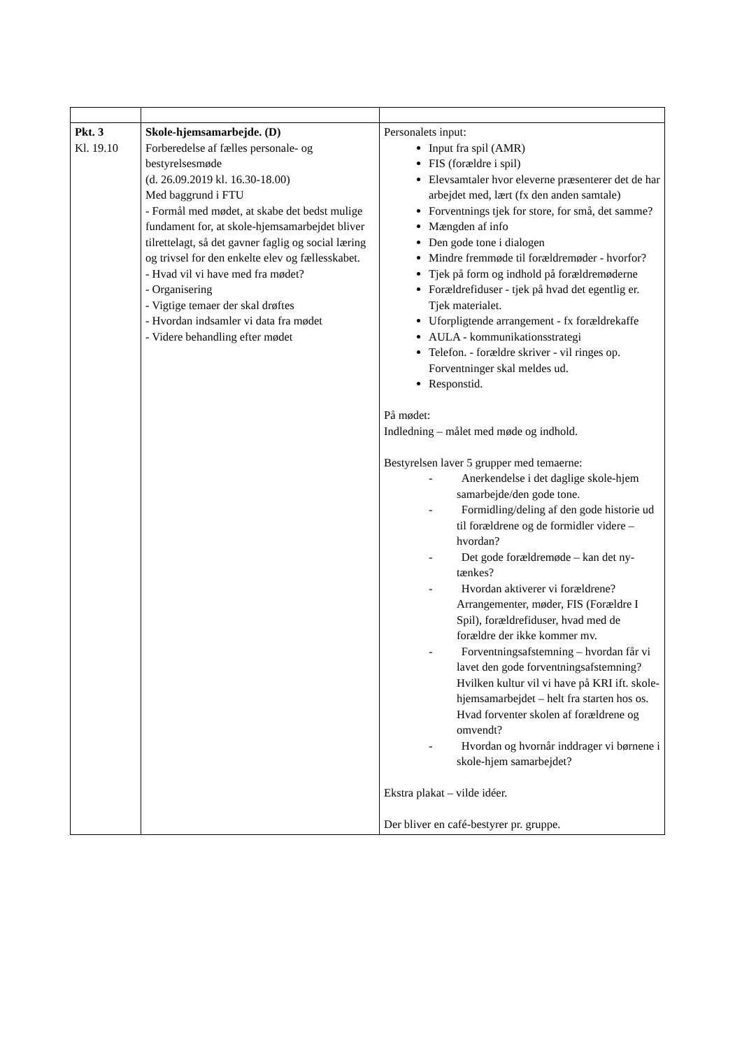| Pkt. 3 Kl. 19.10 | Skole-hjemsamarbejde. (D) Forberedelse af fælles personale- og bestyrelsesmøde (d. 26.09.2019 kl. 16.30-18.00) Med baggrund i FTU - Formål med mødet, at skabe det bedst mulige fundament for, at skole-hjemsamarbejdet bliver tilrettelagt, så det gavner faglig og social læring og trivsel for den enkelte elev og fællesskabet. - Hvad vil vi have med fra mødet? - Organisering - Vigtige temaer der skal drøftes - Hvordan indsamler vi data fra mødet - Videre behandling efter mødet | Personalets input: Input fra spil (AMR) FIS (forældre i spil) Elevsamtaler hvor eleverne præsenterer det de har arbejdet med, lært (fx den anden samtale) Forventnings tjek for store, for små, det samme? Mængden af info Den gode tone i dialogen Mindre fremmøde til forældremøder - hvorfor? Tjek på form og indhold på forældremøderne Forældrefiduser - tjek på hvad det egentlig er. Tjek materialet. Uforpligtende arrangement - fx forældrekaffe AULA - kommunikationsstrategi Telefon. - forældre skriver - vil ringes op. Forventninger skal meldes ud. Responstid. På mødet: Indledning – målet med møde og indhold. Bestyrelsen laver 5 grupper med temaerne: - Anerkendelse i det daglige skole-hjem samarbejde/den gode tone. - Formidling/deling af den gode historie ud til forældrene og de formidler videre – hvordan? - Det gode forældremøde – kan det ny-tænkes? - Hvordan aktiverer vi forældrene? Arrangementer, møder, FIS (Forældre I Spil), forældrefiduser, hvad med de forældre der ikke kommer mv. - Forventningsafstemning – hvordan får vi lavet den gode forventningsafstemning? Hvilken kultur vil vi have på KRI ift. skole-hjemsamarbejdet – helt fra starten hos os. Hvad forventer skolen af forældrene og omvendt? - Hvordan og hvornår inddrager vi børnene i skole-hjem samarbejdet? Ekstra plakat – vilde idéer. Der bliver en café-bestyrer pr. gruppe. |